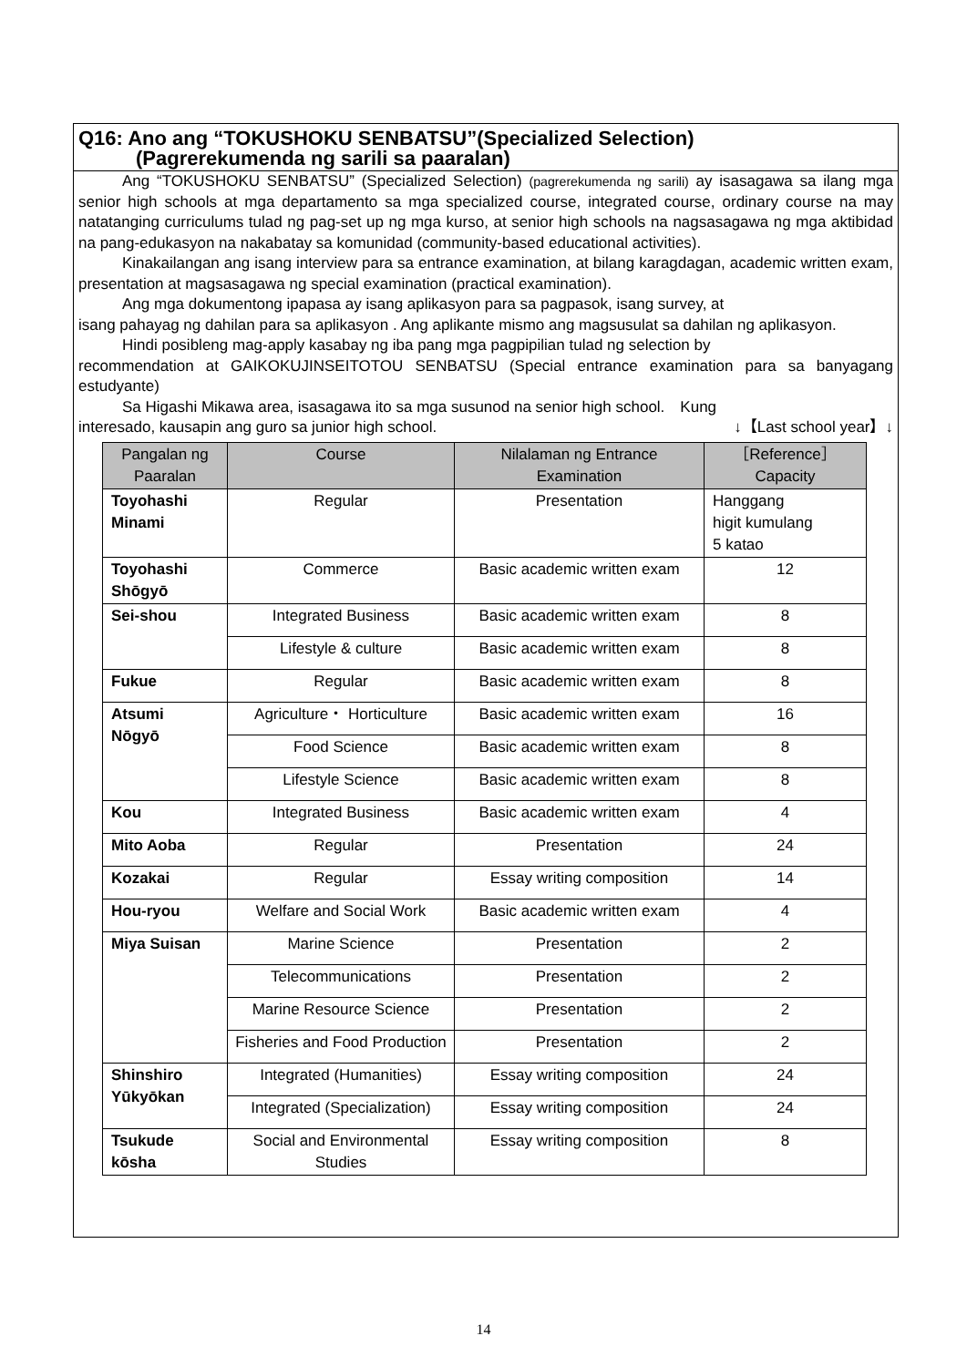Q16: Ano ang “TOKUSHOKU SENBATSU”(Specialized Selection)
(Pagrerekumenda ng sarili sa paaralan)
Ang “TOKUSHOKU SENBATSU” (Specialized Selection) (pagrerekumenda ng sarili) ay isasagawa sa ilang mga senior high schools at mga departamento sa mga specialized course, integrated course, ordinary course na may natatanging curriculums tulad ng pag-set up ng mga kurso, at senior high schools na nagsasagawa ng mga aktibidad na pang-edukasyon na nakabatay sa komunidad (community-based educational activities).
Kinakailangan ang isang interview para sa entrance examination, at bilang karagdagan, academic written exam, presentation at magsasagawa ng special examination (practical examination).
Ang mga dokumentong ipapasa ay isang aplikasyon para sa pagpasok, isang survey, at
isang pahayag ng dahilan para sa aplikasyon . Ang aplikante mismo ang magsusulat sa dahilan ng aplikasyon.
Hindi posibleng mag-apply kasabay ng iba pang mga pagpipilian tulad ng selection by
recommendation at GAIKOKUJINSEITOTOU SENBATSU (Special entrance examination para sa banyagang estudyante)
Sa Higashi Mikawa area, isasagawa ito sa mga susunod na senior high school.　Kung
interesado, kausapin ang guro sa junior high school. ↓【Last school year】↓
| Pangalan ng Paaralan | Course | Nilalaman ng Entrance Examination | ［Reference］ Capacity |
| --- | --- | --- | --- |
| Toyohashi Minami | Regular | Presentation | Hanggang higit kumulang 5 katao |
| Toyohashi Shōgyō | Commerce | Basic academic written exam | 12 |
| Sei-shou | Integrated Business | Basic academic written exam | 8 |
| | Lifestyle & culture | Basic academic written exam | 8 |
| Fukue | Regular | Basic academic written exam | 8 |
| Atsumi Nōgyō | Agriculture・ Horticulture | Basic academic written exam | 16 |
| | Food Science | Basic academic written exam | 8 |
| | Lifestyle Science | Basic academic written exam | 8 |
| Kou | Integrated Business | Basic academic written exam | 4 |
| Mito Aoba | Regular | Presentation | 24 |
| Kozakai | Regular | Essay writing composition | 14 |
| Hou-ryou | Welfare and Social Work | Basic academic written exam | 4 |
| Miya Suisan | Marine Science | Presentation | 2 |
| | Telecommunications | Presentation | 2 |
| | Marine Resource Science | Presentation | 2 |
| | Fisheries and Food Production | Presentation | 2 |
| Shinshiro Yūkyōkan | Integrated (Humanities) | Essay writing composition | 24 |
| | Integrated (Specialization) | Essay writing composition | 24 |
| Tsukude kōsha | Social and Environmental Studies | Essay writing composition | 8 |
14